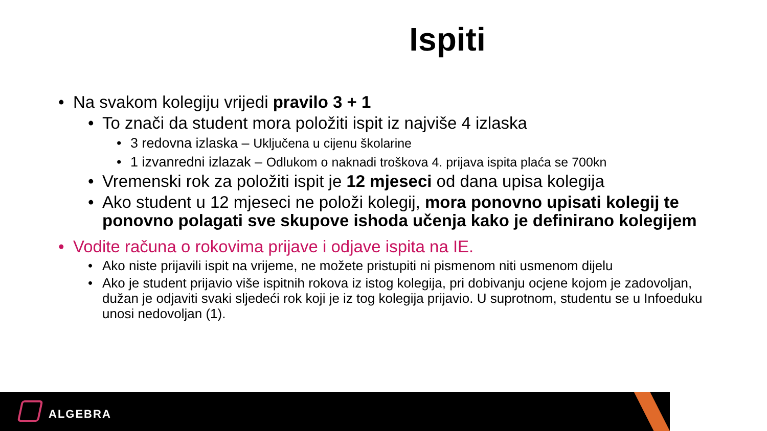Ispiti
• Na svakom kolegiju vrijedi pravilo 3 + 1
• To znači da student mora položiti ispit iz najviše 4 izlaska
• 3 redovna izlaska – Uključena u cijenu školarine
• 1 izvanredni izlazak – Odlukom o naknadi troškova 4. prijava ispita plaća se 700kn
• Vremenski rok za položiti ispit je 12 mjeseci od dana upisa kolegija
• Ako student u 12 mjeseci ne položi kolegij, mora ponovno upisati kolegij te ponovno polagati sve skupove ishoda učenja kako je definirano kolegijem
• Vodite računa o rokovima prijave i odjave ispita na IE.
• Ako niste prijavili ispit na vrijeme, ne možete pristupiti ni pismenom niti usmenom dijelu
• Ako je student prijavio više ispitnih rokova iz istog kolegija, pri dobivanju ocjene kojom je zadovoljan, dužan je odjaviti svaki sljedeći rok koji je iz tog kolegija prijavio. U suprotnom, studentu se u Infoeduku unosi nedovoljan (1).
ALGEBRA